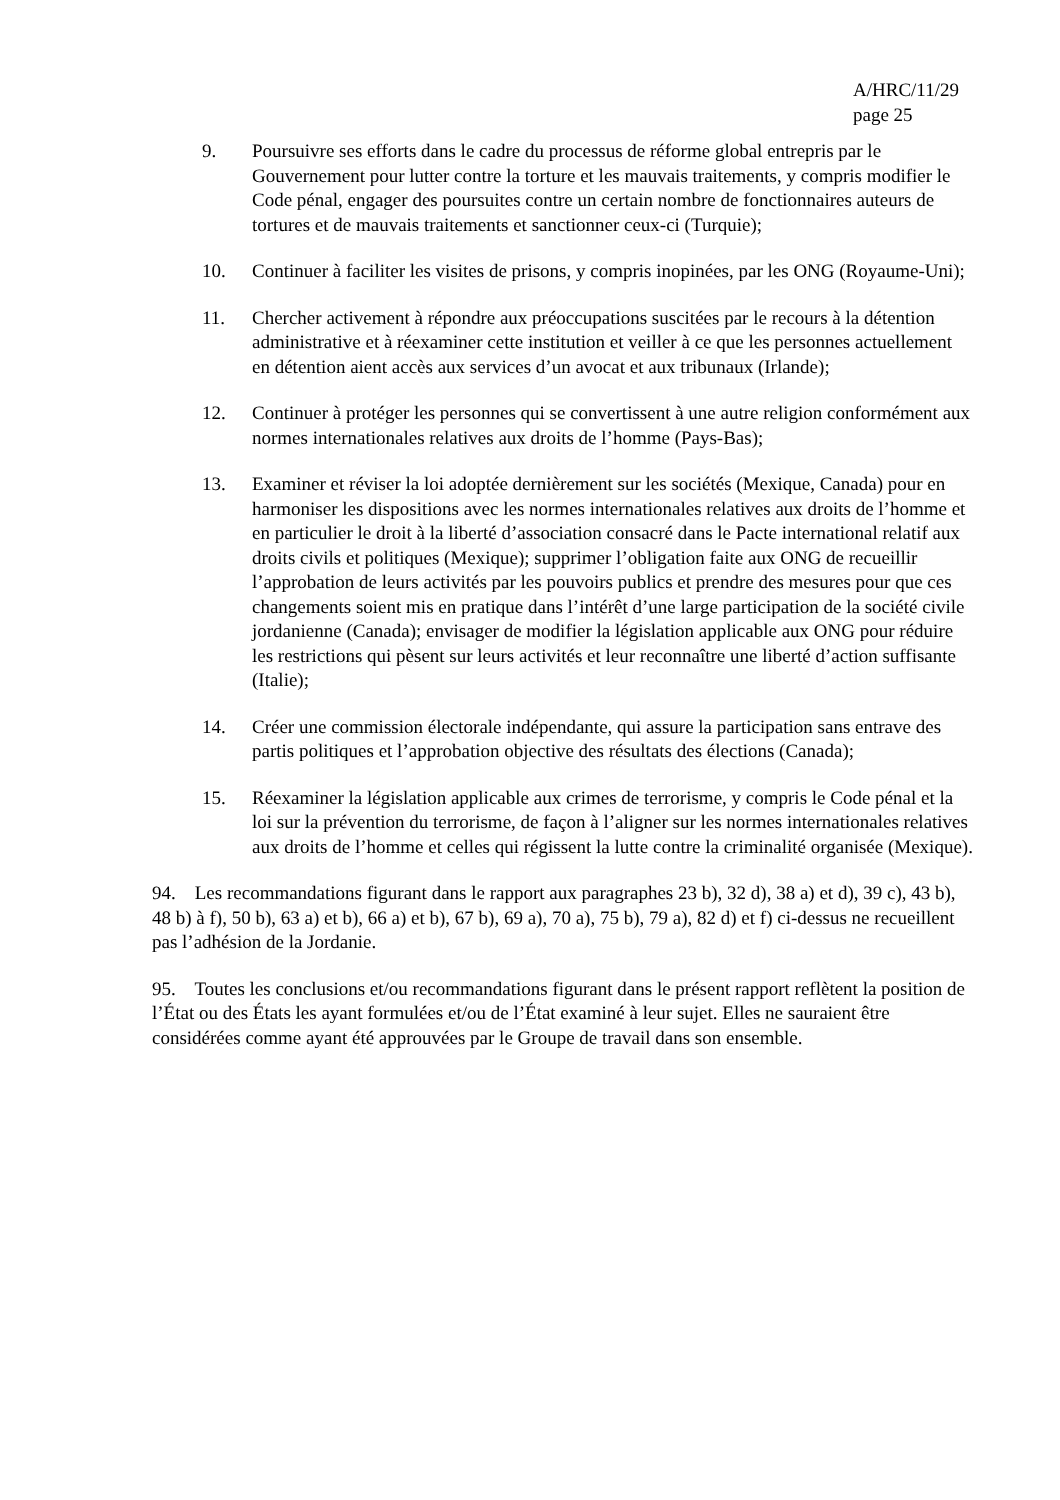A/HRC/11/29
page 25
9. Poursuivre ses efforts dans le cadre du processus de réforme global entrepris par le Gouvernement pour lutter contre la torture et les mauvais traitements, y compris modifier le Code pénal, engager des poursuites contre un certain nombre de fonctionnaires auteurs de tortures et de mauvais traitements et sanctionner ceux-ci (Turquie);
10. Continuer à faciliter les visites de prisons, y compris inopinées, par les ONG (Royaume-Uni);
11. Chercher activement à répondre aux préoccupations suscitées par le recours à la détention administrative et à réexaminer cette institution et veiller à ce que les personnes actuellement en détention aient accès aux services d’un avocat et aux tribunaux (Irlande);
12. Continuer à protéger les personnes qui se convertissent à une autre religion conformément aux normes internationales relatives aux droits de l’homme (Pays-Bas);
13. Examiner et réviser la loi adoptée dernièrement sur les sociétés (Mexique, Canada) pour en harmoniser les dispositions avec les normes internationales relatives aux droits de l’homme et en particulier le droit à la liberté d’association consacré dans le Pacte international relatif aux droits civils et politiques (Mexique); supprimer l’obligation faite aux ONG de recueillir l’approbation de leurs activités par les pouvoirs publics et prendre des mesures pour que ces changements soient mis en pratique dans l’intérêt d’une large participation de la société civile jordanienne (Canada); envisager de modifier la législation applicable aux ONG pour réduire les restrictions qui pèsent sur leurs activités et leur reconnaître une liberté d’action suffisante (Italie);
14. Créer une commission électorale indépendante, qui assure la participation sans entrave des partis politiques et l’approbation objective des résultats des élections (Canada);
15. Réexaminer la législation applicable aux crimes de terrorisme, y compris le Code pénal et la loi sur la prévention du terrorisme, de façon à l’aligner sur les normes internationales relatives aux droits de l’homme et celles qui régissent la lutte contre la criminalité organisée (Mexique).
94. Les recommandations figurant dans le rapport aux paragraphes 23 b), 32 d), 38 a) et d), 39 c), 43 b), 48 b) à f), 50 b), 63 a) et b), 66 a) et b), 67 b), 69 a), 70 a), 75 b), 79 a), 82 d) et f) ci-dessus ne recueillent pas l’adhésion de la Jordanie.
95. Toutes les conclusions et/ou recommandations figurant dans le présent rapport reflètent la position de l’État ou des États les ayant formulées et/ou de l’État examiné à leur sujet. Elles ne sauraient être considérées comme ayant été approuvées par le Groupe de travail dans son ensemble.